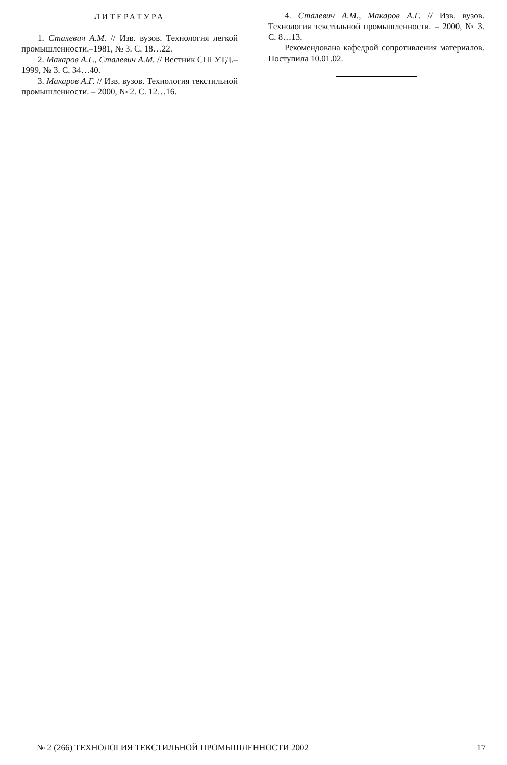ЛИТЕРАТУРА
1. Сталевич А.М. // Изв. вузов. Технология легкой промышленности.–1981, № 3. С. 18…22.
2. Макаров А.Г., Сталевич А.М. // Вестник СПГУТД.–1999, № 3. С. 34…40.
3. Макаров А.Г. // Изв. вузов. Технология текстильной промышленности. – 2000, № 2. С. 12…16.
4. Сталевич А.М., Макаров А.Г. // Изв. вузов. Технология текстильной промышленности. – 2000, № 3. С. 8…13.
Рекомендована кафедрой сопротивления материалов. Поступила 10.01.02.
№ 2 (266) ТЕХНОЛОГИЯ ТЕКСТИЛЬНОЙ ПРОМЫШЛЕННОСТИ 2002 17